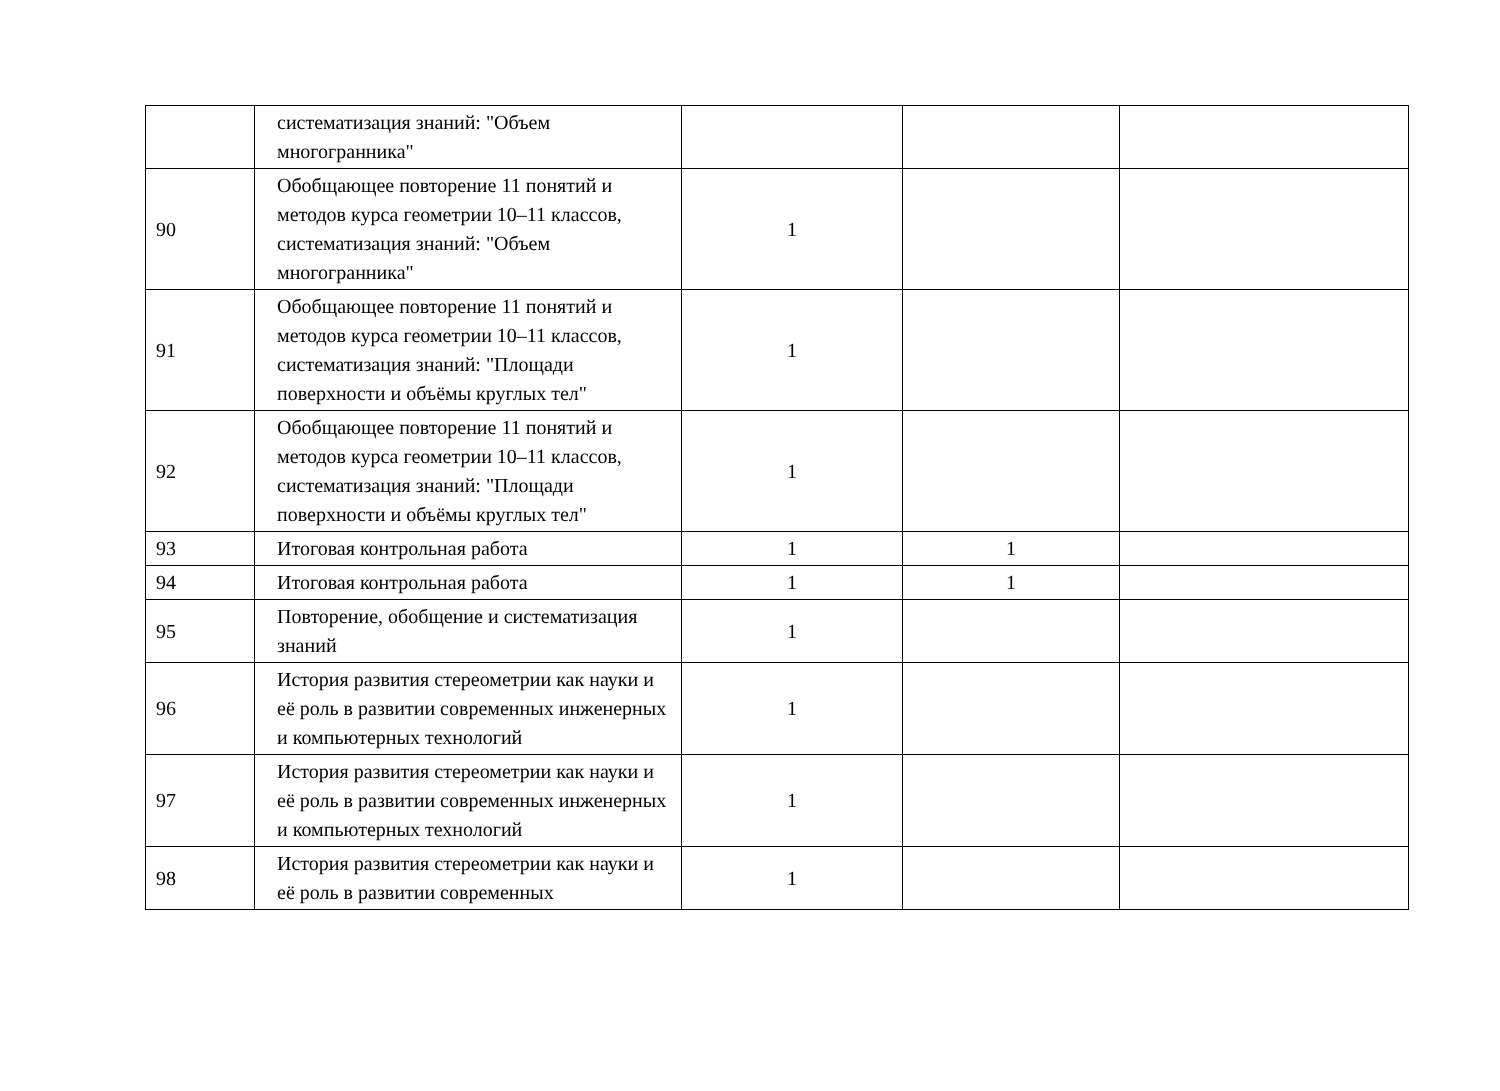| | систематизация знаний: "Объем многогранника" | | | |
| 90 | Обобщающее повторение 11 понятий и методов курса геометрии 10–11 классов, систематизация знаний: "Объем многогранника" | 1 | | |
| 91 | Обобщающее повторение 11 понятий и методов курса геометрии 10–11 классов, систематизация знаний: "Площади поверхности и объёмы круглых тел" | 1 | | |
| 92 | Обобщающее повторение 11 понятий и методов курса геометрии 10–11 классов, систематизация знаний: "Площади поверхности и объёмы круглых тел" | 1 | | |
| 93 | Итоговая контрольная работа | 1 | 1 | |
| 94 | Итоговая контрольная работа | 1 | 1 | |
| 95 | Повторение, обобщение и систематизация знаний | 1 | | |
| 96 | История развития стереометрии как науки и её роль в развитии современных инженерных и компьютерных технологий | 1 | | |
| 97 | История развития стереометрии как науки и её роль в развитии современных инженерных и компьютерных технологий | 1 | | |
| 98 | История развития стереометрии как науки и её роль в развитии современных | 1 | | |